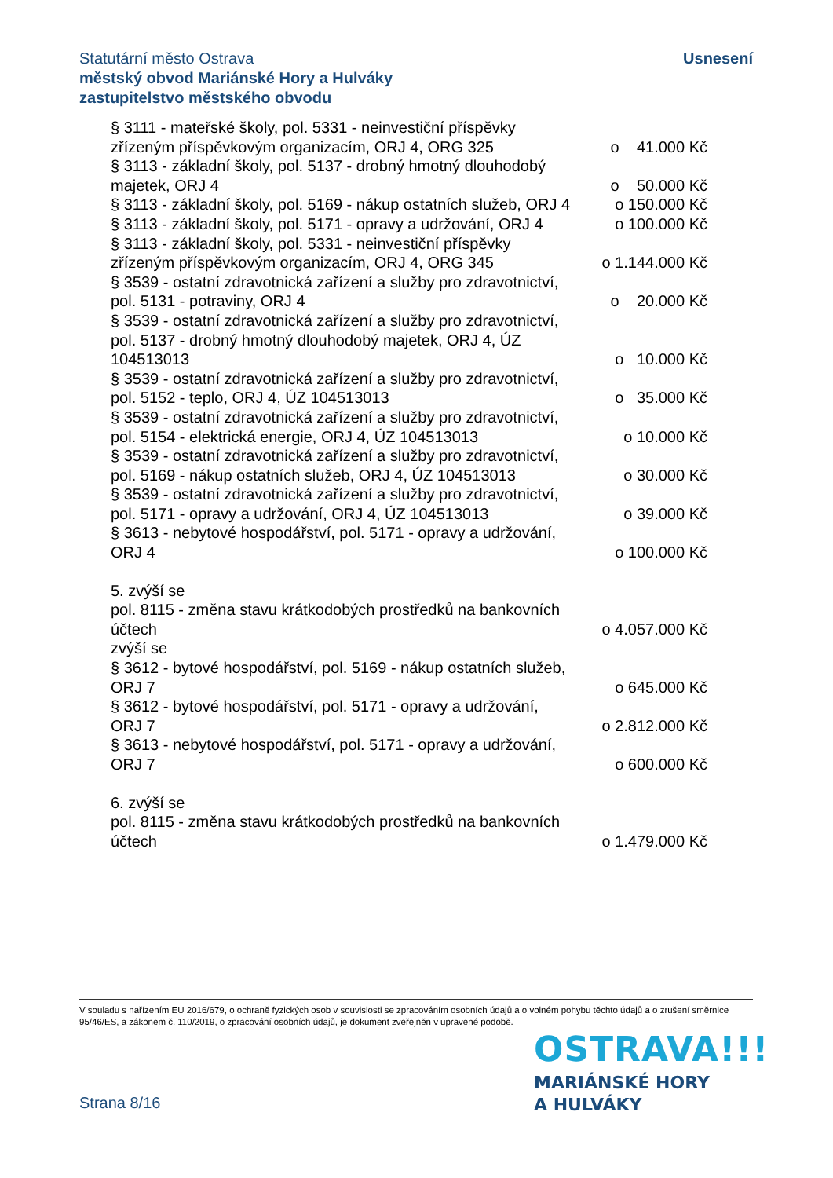Usnesení
Statutární město Ostrava
městský obvod Mariánské Hory a Hulváky
zastupitelstvo městského obvodu
§ 3111 - mateřské školy, pol. 5331 - neinvestiční příspěvky zřízeným příspěvkovým organizacím, ORJ 4, ORG 325
o 41.000 Kč
§ 3113 - základní školy, pol. 5137 - drobný hmotný dlouhodobý majetek, ORJ 4
o 50.000 Kč
§ 3113 - základní školy, pol. 5169 - nákup ostatních služeb, ORJ 4
o 150.000 Kč
§ 3113 - základní školy, pol. 5171 - opravy a udržování, ORJ 4
o 100.000 Kč
§ 3113 - základní školy, pol. 5331 - neinvestiční příspěvky zřízeným příspěvkovým organizacím, ORJ 4, ORG 345
o 1.144.000 Kč
§ 3539 - ostatní zdravotnická zařízení a služby pro zdravotnictví, pol. 5131 - potraviny, ORJ 4
o 20.000 Kč
§ 3539 - ostatní zdravotnická zařízení a služby pro zdravotnictví, pol. 5137 - drobný hmotný dlouhodobý majetek, ORJ 4, ÚZ 104513013
o 10.000 Kč
§ 3539 - ostatní zdravotnická zařízení a služby pro zdravotnictví, pol. 5152 - teplo, ORJ 4, ÚZ 104513013
o 35.000 Kč
§ 3539 - ostatní zdravotnická zařízení a služby pro zdravotnictví, pol. 5154 - elektrická energie, ORJ 4, ÚZ 104513013
o 10.000 Kč
§ 3539 - ostatní zdravotnická zařízení a služby pro zdravotnictví, pol. 5169 - nákup ostatních služeb, ORJ 4, ÚZ 104513013
o 30.000 Kč
§ 3539 - ostatní zdravotnická zařízení a služby pro zdravotnictví, pol. 5171 - opravy a udržování, ORJ 4, ÚZ 104513013
o 39.000 Kč
§ 3613 - nebytové hospodářství, pol. 5171 - opravy a udržování, ORJ 4
o 100.000 Kč
5. zvýší se
pol. 8115 - změna stavu krátkodobých prostředků na bankovních účtech
o 4.057.000 Kč
zvýší se
§ 3612 - bytové hospodářství, pol. 5169 - nákup ostatních služeb, ORJ 7
o 645.000 Kč
§ 3612 - bytové hospodářství, pol. 5171 - opravy a udržování, ORJ 7
o 2.812.000 Kč
§ 3613 - nebytové hospodářství, pol. 5171 - opravy a udržování, ORJ 7
o 600.000 Kč
6. zvýší se
pol. 8115 - změna stavu krátkodobých prostředků na bankovních účtech
o 1.479.000 Kč
V souladu s nařízením EU 2016/679, o ochraně fyzických osob v souvislosti se zpracováním osobních údajů a o volném pohybu těchto údajů a o zrušení směrnice 95/46/ES, a zákonem č. 110/2019, o zpracování osobních údajů, je dokument zveřejněn v upravené podobě.
OSTRAVA!!!
MARIÁNSKÉ HORY
A HULVÁKY
Strana 8/16